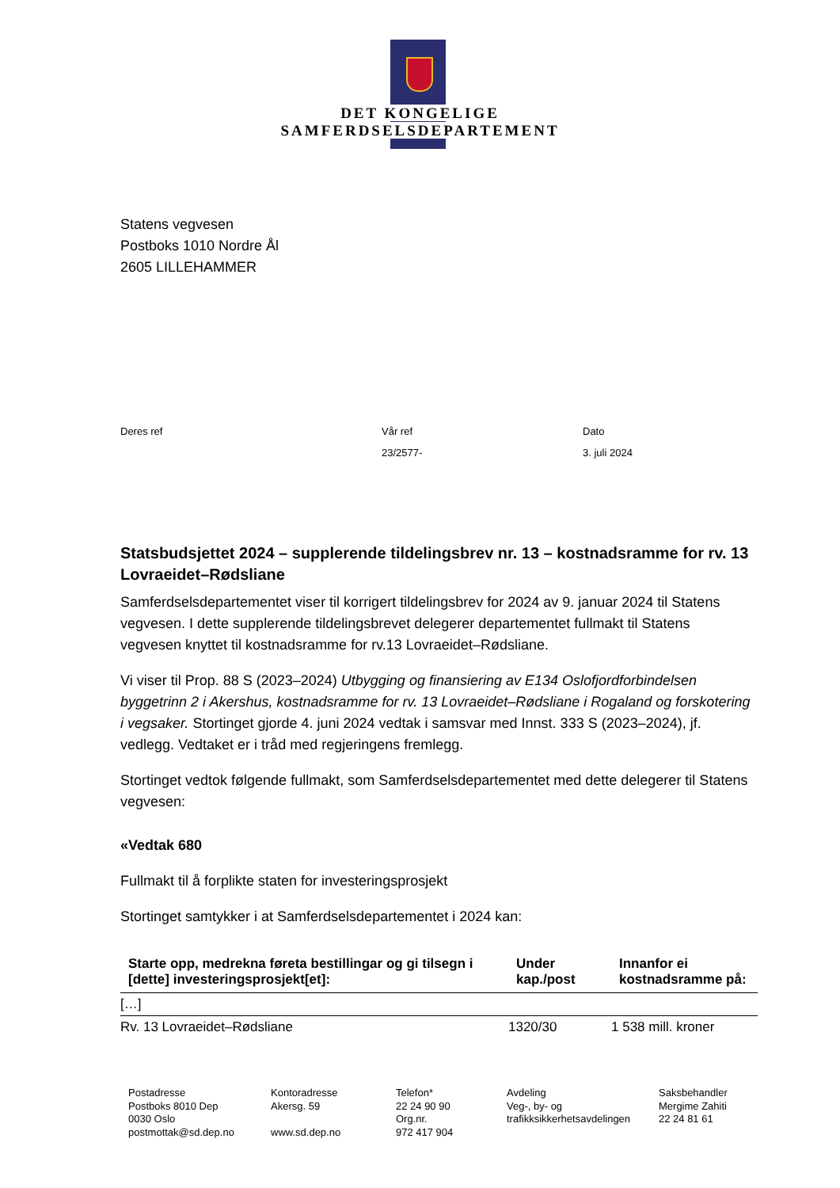DET KONGELIGE
SAMFERDSELSDEPARTEMENT
Statens vegvesen
Postboks 1010 Nordre Ål
2605 LILLEHAMMER
Deres ref Vår ref
23/2577-
Dato
3. juli 2024
Statsbudsjettet 2024 – supplerende tildelingsbrev nr. 13 – kostnadsramme for rv. 13 Lovraeidet–Rødsliane
Samferdselsdepartementet viser til korrigert tildelingsbrev for 2024 av 9. januar 2024 til Statens vegvesen. I dette supplerende tildelingsbrevet delegerer departementet fullmakt til Statens vegvesen knyttet til kostnadsramme for rv.13 Lovraeidet–Rødsliane.
Vi viser til Prop. 88 S (2023–2024) Utbygging og finansiering av E134 Oslofjordforbindelsen byggetrinn 2 i Akershus, kostnadsramme for rv. 13 Lovraeidet–Rødsliane i Rogaland og forskotering i vegsaker. Stortinget gjorde 4. juni 2024 vedtak i samsvar med Innst. 333 S (2023–2024), jf. vedlegg. Vedtaket er i tråd med regjeringens fremlegg.
Stortinget vedtok følgende fullmakt, som Samferdselsdepartementet med dette delegerer til Statens vegvesen:
«Vedtak 680
Fullmakt til å forplikte staten for investeringsprosjekt
Stortinget samtykker i at Samferdselsdepartementet i 2024 kan:
| Starte opp, medrekna føreta bestillingar og gi tilsegn i [dette] investeringsprosjekt[et]: | Under kap./post | Innanfor ei kostnadsramme på: |
| --- | --- | --- |
| […] | | |
| Rv. 13 Lovraeidet–Rødsliane | 1320/30 | 1 538 mill. kroner |
Postadresse
Postboks 8010 Dep
0030 Oslo
postmottak@sd.dep.no
Kontoradresse
Akersg. 59
www.sd.dep.no
Telefon*
22 24 90 90
Org.nr.
972 417 904
Avdeling
Veg-, by- og
trafikksikkerhetsavdelingen
Saksbehandler
Mergime Zahiti
22 24 81 61